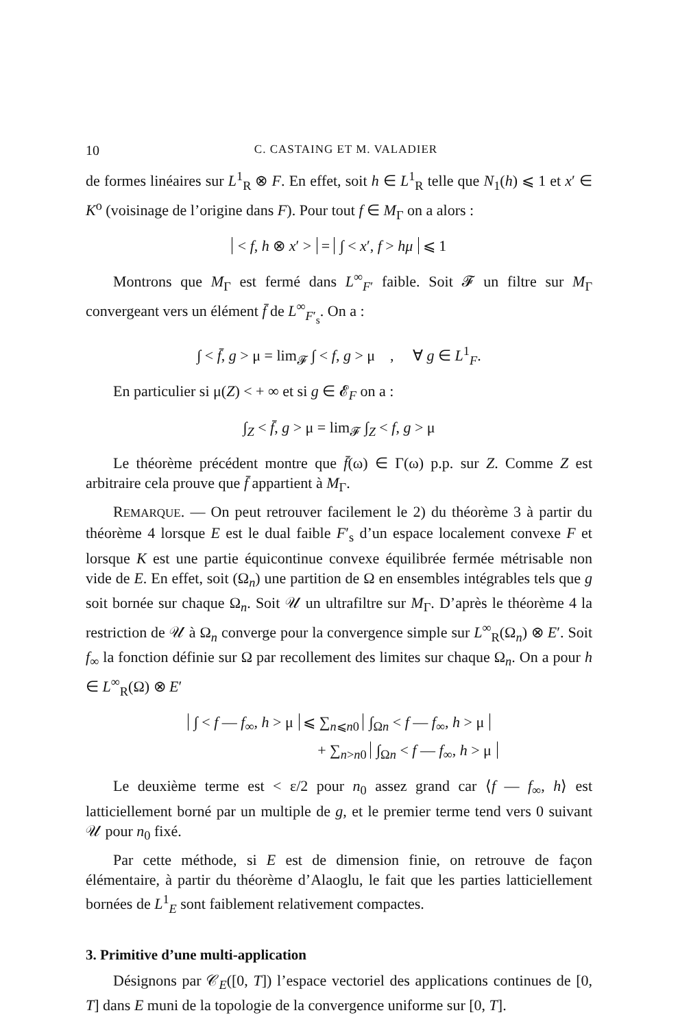10 C. CASTAING ET M. VALADIER
de formes linéaires sur L<sup>1</sup><sub>R</sub> ⊗ F. En effet, soit h ∈ L<sup>1</sup><sub>R</sub> telle que N<sub>1</sub>(h) ⩽ 1 et x′ ∈ K<sup>o</sup> (voisinage de l’origine dans F). Pour tout f ∈ M<sub>Γ</sub> on a alors :
< f, h ⊗ x′ > = ∫ < x′, f > hμ ⩽ 1
Montrons que M<sub>Γ</sub> est fermé dans L<sup>∞</sup><sub>F′</sub> faible. Soit 𝓕 un filtre sur M<sub>Γ</sub> convergeant vers un élément f̄ de L<sup>∞</sup><sub>F′<sub>s</sub></sub>. On a :
∫ < f̄, g > μ = lim<sub>𝓕</sub> ∫ < f, g > μ , ∀ g ∈ L<sup>1</sup><sub>F</sub>.
En particulier si μ(Z) < + ∞ et si g ∈ 𝓔<sub>F</sub> on a :
∫<sub>Z</sub> < f̄, g > μ = lim<sub>𝓕</sub> ∫<sub>Z</sub> < f, g > μ
Le théorème précédent montre que f̄(ω) ∈ Γ(ω) p.p. sur Z. Comme Z est arbitraire cela prouve que f̄ appartient à M<sub>Γ</sub>.
REMARQUE. — On peut retrouver facilement le 2) du théorème 3 à partir du théorème 4 lorsque E est le dual faible F′<sub>s</sub> d’un espace localement convexe F et lorsque K est une partie équicontinue convexe équilibrée fermée métrisable non vide de E. En effet, soit (Ω<sub>n</sub>) une partition de Ω en ensembles intégrables tels que g soit bornée sur chaque Ω<sub>n</sub>. Soit 𝒰 un ultrafiltre sur M<sub>Γ</sub>. D’après le théorème 4 la restriction de 𝒰 à Ω<sub>n</sub> converge pour la convergence simple sur L<sup>∞</sup><sub>R</sub>(Ω<sub>n</sub>) ⊗ E′. Soit f<sub>∞</sub> la fonction définie sur Ω par recollement des limites sur chaque Ω<sub>n</sub>. On a pour h ∈ L<sup>∞</sup><sub>R</sub>(Ω) ⊗ E′
∫ < f — f<sub>∞</sub>, h > μ ⩽ ∑<sub>n⩽n0</sub> ∫<sub>Ωn</sub> < f — f<sub>∞</sub>, h > μ
+ ∑<sub>n>n0</sub> ∫<sub>Ωn</sub> < f — f<sub>∞</sub>, h > μ
Le deuxième terme est < ε/2 pour n<sub>0</sub> assez grand car ⟨f — f<sub>∞</sub>, h⟩ est latticiellement borné par un multiple de g, et le premier terme tend vers 0 suivant 𝒰 pour n<sub>0</sub> fixé.
Par cette méthode, si E est de dimension finie, on retrouve de façon élémentaire, à partir du théorème d’Alaoglu, le fait que les parties latticiellement bornées de L<sup>1</sup><sub>E</sub> sont faiblement relativement compactes.
3. Primitive d’une multi-application
Désignons par 𝒞<sub>E</sub>([0, T]) l’espace vectoriel des applications continues de [0, T] dans E muni de la topologie de la convergence uniforme sur [0, T].